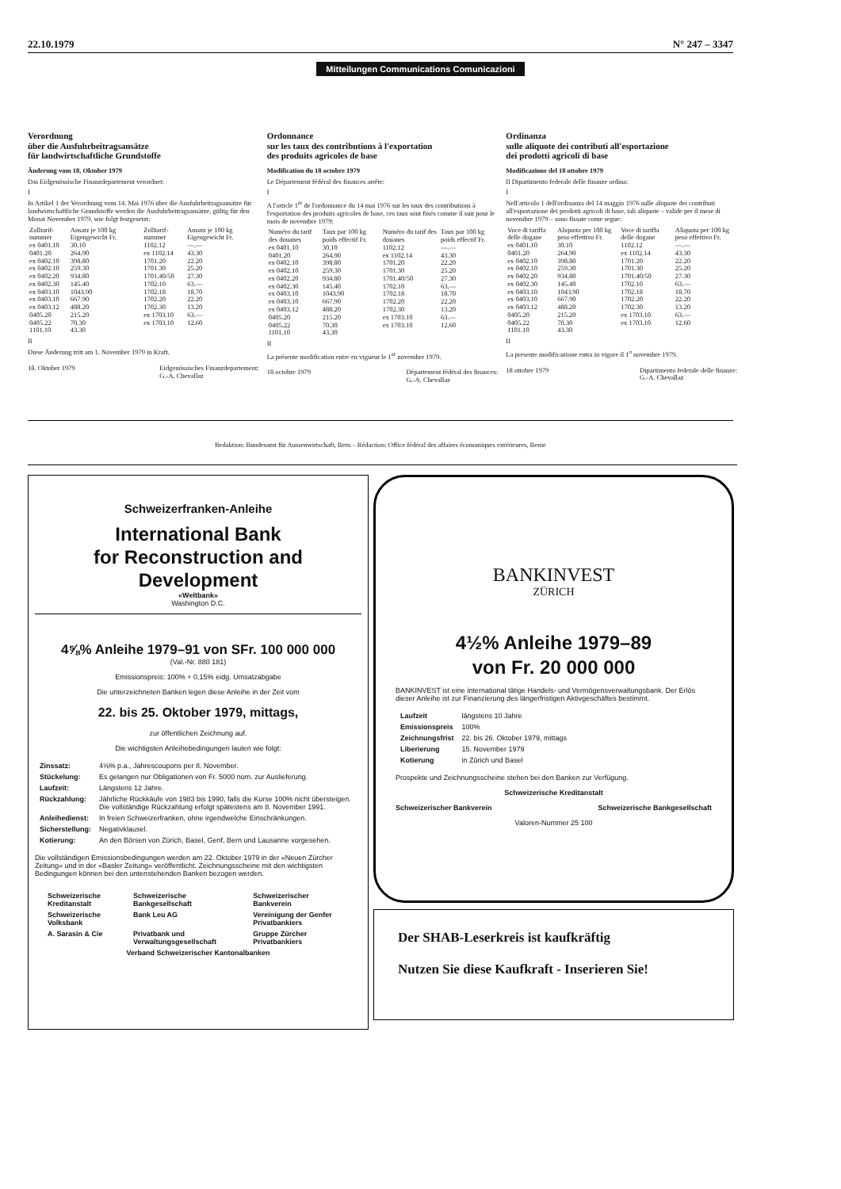22.10.1979 N° 247 – 3347
Mitteilungen Communications Comunicazioni
Verordnung
über die Ausfuhrbeitragsansätze
für landwirtschaftliche Grundstoffe
Änderung vom 18. Oktober 1979
Das Eidgenössische Finanzdepartement verordnet:
I
In Artikel 1 der Verordnung vom 14. Mai 1976 über die Ausfuhrbeitragsansätze für landwirtschaftliche Grundstoffe werden die Ausfuhrbeitragsansätze, gültig für den Monat November 1979, wie folgt festgesetzt:
| Zolltarif-nummer | Ansatz je 100 kg Eigengewicht Fr. | Zolltarif-nummer | Ansatz je 100 kg Eigengewicht Fr. |
| --- | --- | --- | --- |
| ex 0401.10 | 30.10 | 1102.12 | —.— |
| 0401.20 | 264.90 | ex 1102.14 | 43.30 |
| ex 0402.10 | 398.80 | 1701.20 | 22.20 |
| ex 0402.10 | 259.30 | 1701.30 | 25.20 |
| ex 0402.20 | 934.80 | 1701.40/50 | 27.30 |
| ex 0402.30 | 145.40 | 1702.10 | 63.— |
| ex 0403.10 | 1043.90 | 1702.18 | 18.70 |
| ex 0403.10 | 667.90 | 1702.20 | 22.20 |
| ex 0403.12 | 488.20 | 1702.30 | 13.20 |
| 0405.20 | 215.20 | ex 1703.10 | 63.— |
| 0405.22 | 70.30 | ex 1703.10 | 12.60 |
| 1101.10 | 43.30 | | |
II
Diese Änderung tritt am 1. November 1979 in Kraft.
18. Oktober 1979 Eidgenössisches Finanzdepartement:
G.-A. Chevallaz
Ordonnance
sur les taux des contributions à l'exportation
des produits agricoles de base
Modification du 18 octobre 1979
Le Département fédéral des finances arrête:
I
A l'article 1<sup>er</sup> de l'ordonnance du 14 mai 1976 sur les taux des contributions à l'exportation des produits agricoles de base, ces taux sont fixés comme il suit pour le mois de novembre 1979:
| Numéro du tarif des douanes | Taux par 100 kg poids effectif Fr. | Numéro du tarif des douanes | Taux par 100 kg poids effectif Fr. |
| --- | --- | --- | --- |
| ex 0401.10 | 30.10 | 1102.12 | —.— |
| 0401.20 | 264.90 | ex 1102.14 | 43.30 |
| ex 0402.10 | 398.80 | 1701.20 | 22.20 |
| ex 0402.10 | 259.30 | 1701.30 | 25.20 |
| ex 0402.20 | 934.80 | 1701.40/50 | 27.30 |
| ex 0402.30 | 145.40 | 1702.10 | 63.— |
| ex 0403.10 | 1043.90 | 1702.18 | 18.70 |
| ex 0403.10 | 667.90 | 1702.20 | 22.20 |
| ex 0403.12 | 488.20 | 1702.30 | 13.20 |
| 0405.20 | 215.20 | ex 1703.10 | 63.— |
| 0405.22 | 70.30 | ex 1703.10 | 12.60 |
| 1101.10 | 43.30 | | |
II
La présente modification entre en vigueur le 1<sup>er</sup> novembre 1979.
18 octobre 1979 Département fédéral des finances:
G.-A. Chevallaz
Ordinanza
sulle aliquote dei contributi all'esportazione
dei prodotti agricoli di base
Modificazione del 18 ottobre 1979
Il Dipartimento federale delle finanze ordina:
I
Nell'articolo 1 dell'ordinanza del 14 maggio 1976 sulle aliquote dei contributi all'esportazione dei prodotti agricoli di base, tali aliquote – valide per il mese di novembre 1979 – sono fissate come segue:
| Voce di tariffa delle dogane | Aliquota per 100 kg peso effettivo Fr. | Voce di tariffa delle dogane | Aliquota per 100 kg peso effettivo Fr. |
| --- | --- | --- | --- |
| ex 0401.10 | 30.10 | 1102.12 | —.— |
| 0401.20 | 264.90 | ex 1102.14 | 43.30 |
| ex 0402.10 | 398.80 | 1701.20 | 22.20 |
| ex 0402.10 | 259.30 | 1701.30 | 25.20 |
| ex 0402.20 | 934.80 | 1701.40/50 | 27.30 |
| ex 0402.30 | 145.40 | 1702.10 | 63.— |
| ex 0403.10 | 1043.90 | 1702.18 | 18.70 |
| ex 0403.10 | 667.90 | 1702.20 | 22.20 |
| ex 0403.12 | 488.20 | 1702.30 | 13.20 |
| 0405.20 | 215.20 | ex 1703.10 | 63.— |
| 0405.22 | 70.30 | ex 1703.10 | 12.60 |
| 1101.10 | 43.30 | | |
II
La presente modificazione entra in vigore il 1<sup>o</sup> novembre 1979.
18 ottobre 1979 Dipartimento federale delle finanze:
G.-A. Chevallaz
Redaktion: Bundesamt für Aussenwirtschaft, Bern – Rédaction: Office fédéral des affaires économiques extérieures, Berne
Schweizerfranken-Anleihe
International Bank
for Reconstruction and Development
«Weltbank»
Washington D.C.
4⅝% Anleihe 1979–91 von SFr. 100 000 000
(Val.-Nr. 880 181)
Emissionspreis: 100% + 0,15% eidg. Umsatzabgabe
Die unterzeichneten Banken legen diese Anleihe in der Zeit vom
22. bis 25. Oktober 1979, mittags,
zur öffentlichen Zeichnung auf.
Die wichtigsten Anleihebedingungen lauten wie folgt:
| Zinssatz: | 4⅝% p.a., Jahrescoupons per 8. November. |
| Stückelung: | Es gelangen nur Obligationen von Fr. 5000 nom. zur Auslieferung. |
| Laufzeit: | Längstens 12 Jahre. |
| Rückzahlung: | Jährliche Rückkäufe von 1983 bis 1990, falls die Kurse 100% nicht übersteigen. Die vollständige Rückzahlung erfolgt spätestens am 8. November 1991. |
| Anleihedienst: | In freien Schweizerfranken, ohne irgendwelche Einschränkungen. |
| Sicherstellung: | Negativklausel. |
| Kotierung: | An den Börsen von Zürich, Basel, Genf, Bern und Lausanne vorgesehen. |
Die vollständigen Emissionsbedingungen werden am 22. Oktober 1979 in der «Neuen Zürcher Zeitung» und in der «Basler Zeitung» veröffentlicht. Zeichnungsscheine mit den wichtigsten Bedingungen können bei den untenstehenden Banken bezogen werden.
| Schweizerische Kreditanstalt | Schweizerische Bankgesellschaft | Schweizerischer Bankverein |
| Schweizerische Volksbank | Bank Leu AG | Vereinigung der Genfer Privatbankiers |
| A. Sarasin & Cie | Privatbank und Verwaltungsgesellschaft | Gruppe Zürcher Privatbankiers |
| Verband Schweizerischer Kantonalbanken | | |
BANKINVEST
ZÜRICH
4½% Anleihe 1979–89
von Fr. 20 000 000
BANKINVEST ist eine international tätige Handels- und Vermögensverwaltungsbank. Der Erlös dieser Anleihe ist zur Finanzierung des längerfristigen Aktivgeschäftes bestimmt.
| Laufzeit | längstens 10 Jahre |
| Emissionspreis | 100% |
| Zeichnungsfrist | 22. bis 26. Oktober 1979, mittags |
| Liberierung | 15. November 1979 |
| Kotierung | in Zürich und Basel |
Prospekte und Zeichnungsscheine stehen bei den Banken zur Verfügung.
Schweizerische Kreditanstalt
Schweizerischer Bankverein Schweizerische Bankgesellschaft
Valoren-Nummer 25 100
Der SHAB-Leserkreis ist kaufkräftig
Nutzen Sie diese Kaufkraft - Inserieren Sie!